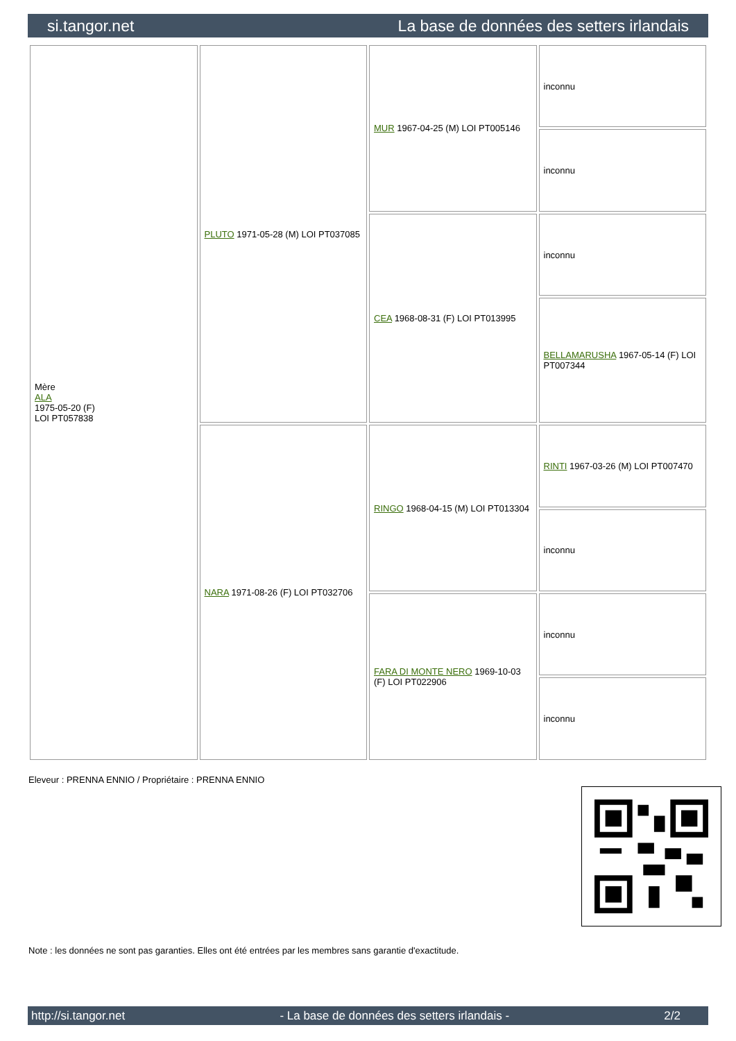si.tangor.net La base de données des setters irlandais
| Mère ALA 1975-05-20 (F) LOI PT057838 | PLUTO 1971-05-28 (M) LOI PT037085 | MUR 1967-04-25 (M) LOI PT005146 | inconnu |
| | | | inconnu |
| | | CEA 1968-08-31 (F) LOI PT013995 | inconnu |
| | | | BELLAMARUSHA 1967-05-14 (F) LOI PT007344 |
| | NARA 1971-08-26 (F) LOI PT032706 | RINGO 1968-04-15 (M) LOI PT013304 | RINTI 1967-03-26 (M) LOI PT007470 |
| | | | inconnu |
| | | FARA DI MONTE NERO 1969-10-03 (F) LOI PT022906 | inconnu |
| | | | inconnu |
Eleveur : PRENNA ENNIO / Propriétaire : PRENNA ENNIO
Note : les données ne sont pas garanties. Elles ont été entrées par les membres sans garantie d'exactitude.
http://si.tangor.net - La base de données des setters irlandais - 2/2